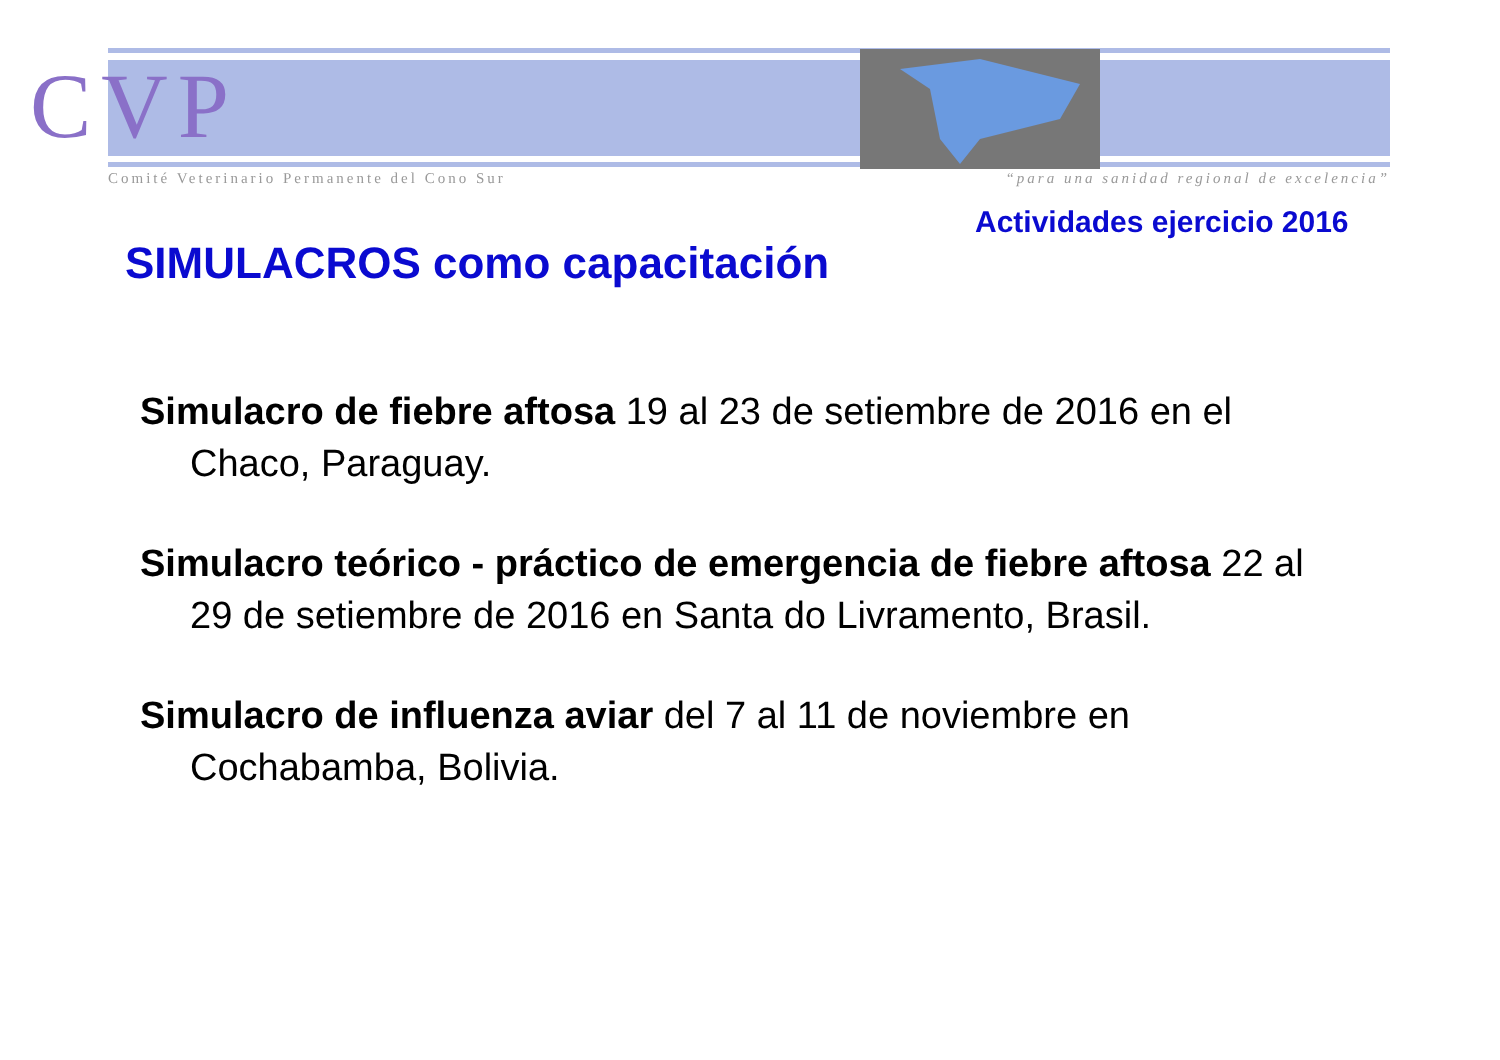CVP
Comité Veterinario Permanente del Cono Sur “para una sanidad regional de excelencia”
Actividades ejercicio 2016
SIMULACROS como capacitación
Simulacro de fiebre aftosa 19 al 23 de setiembre de 2016 en el Chaco, Paraguay.
Simulacro teórico - práctico de emergencia de fiebre aftosa 22 al 29 de setiembre de 2016 en Santa do Livramento, Brasil.
Simulacro de influenza aviar del 7 al 11 de noviembre en Cochabamba, Bolivia.